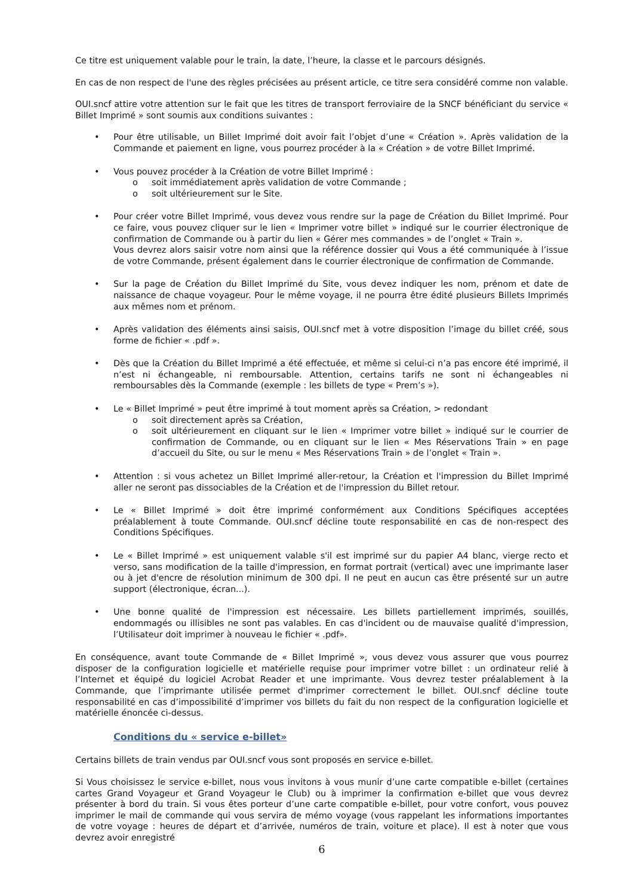Ce titre est uniquement valable pour le train, la date, l’heure, la classe et le parcours désignés.
En cas de non respect de l'une des règles précisées au présent article, ce titre sera considéré comme non valable.
OUI.sncf attire votre attention sur le fait que les titres de transport ferroviaire de la SNCF bénéficiant du service « Billet Imprimé » sont soumis aux conditions suivantes :
• Pour être utilisable, un Billet Imprimé doit avoir fait l’objet d’une « Création ». Après validation de la Commande et paiement en ligne, vous pourrez procéder à la « Création » de votre Billet Imprimé.
• Vous pouvez procéder à la Création de votre Billet Imprimé :
o soit immédiatement après validation de votre Commande ;
o soit ultérieurement sur le Site.
• Pour créer votre Billet Imprimé, vous devez vous rendre sur la page de Création du Billet Imprimé. Pour ce faire, vous pouvez cliquer sur le lien « Imprimer votre billet » indiqué sur le courrier électronique de confirmation de Commande ou à partir du lien « Gérer mes commandes » de l’onglet « Train ».
Vous devrez alors saisir votre nom ainsi que la référence dossier qui Vous a été communiquée à l’issue de votre Commande, présent également dans le courrier électronique de confirmation de Commande.
• Sur la page de Création du Billet Imprimé du Site, vous devez indiquer les nom, prénom et date de naissance de chaque voyageur. Pour le même voyage, il ne pourra être édité plusieurs Billets Imprimés aux mêmes nom et prénom.
• Après validation des éléments ainsi saisis, OUI.sncf met à votre disposition l’image du billet créé, sous forme de fichier « .pdf ».
• Dès que la Création du Billet Imprimé a été effectuée, et même si celui-ci n’a pas encore été imprimé, il n’est ni échangeable, ni remboursable. Attention, certains tarifs ne sont ni échangeables ni remboursables dès la Commande (exemple : les billets de type « Prem’s »).
• Le « Billet Imprimé » peut être imprimé à tout moment après sa Création, > redondant
o soit directement après sa Création,
o soit ultérieurement en cliquant sur le lien « Imprimer votre billet » indiqué sur le courrier de confirmation de Commande, ou en cliquant sur le lien « Mes Réservations Train » en page d’accueil du Site, ou sur le menu « Mes Réservations Train » de l’onglet « Train ».
• Attention : si vous achetez un Billet Imprimé aller-retour, la Création et l'impression du Billet Imprimé aller ne seront pas dissociables de la Création et de l'impression du Billet retour.
• Le « Billet Imprimé » doit être imprimé conformément aux Conditions Spécifiques acceptées préalablement à toute Commande. OUI.sncf décline toute responsabilité en cas de non-respect des Conditions Spécifiques.
• Le « Billet Imprimé » est uniquement valable s'il est imprimé sur du papier A4 blanc, vierge recto et verso, sans modification de la taille d'impression, en format portrait (vertical) avec une imprimante laser ou à jet d'encre de résolution minimum de 300 dpi. Il ne peut en aucun cas être présenté sur un autre support (électronique, écran...).
• Une bonne qualité de l'impression est nécessaire. Les billets partiellement imprimés, souillés, endommagés ou illisibles ne sont pas valables. En cas d'incident ou de mauvaise qualité d'impression, l’Utilisateur doit imprimer à nouveau le fichier « .pdf».
En conséquence, avant toute Commande de « Billet Imprimé », vous devez vous assurer que vous pourrez disposer de la configuration logicielle et matérielle requise pour imprimer votre billet : un ordinateur relié à l’Internet et équipé du logiciel Acrobat Reader et une imprimante. Vous devrez tester préalablement à la Commande, que l’imprimante utilisée permet d'imprimer correctement le billet. OUI.sncf décline toute responsabilité en cas d’impossibilité d’imprimer vos billets du fait du non respect de la configuration logicielle et matérielle énoncée ci-dessus.
Conditions du « service e-billet»
Certains billets de train vendus par OUI.sncf vous sont proposés en service e-billet.
Si Vous choisissez le service e-billet, nous vous invitons à vous munir d’une carte compatible e-billet (certaines cartes Grand Voyageur et Grand Voyageur le Club) ou à imprimer la confirmation e-billet que vous devrez présenter à bord du train. Si vous êtes porteur d’une carte compatible e-billet, pour votre confort, vous pouvez imprimer le mail de commande qui vous servira de mémo voyage (vous rappelant les informations importantes de votre voyage : heures de départ et d’arrivée, numéros de train, voiture et place). Il est à noter que vous devrez avoir enregistré
6